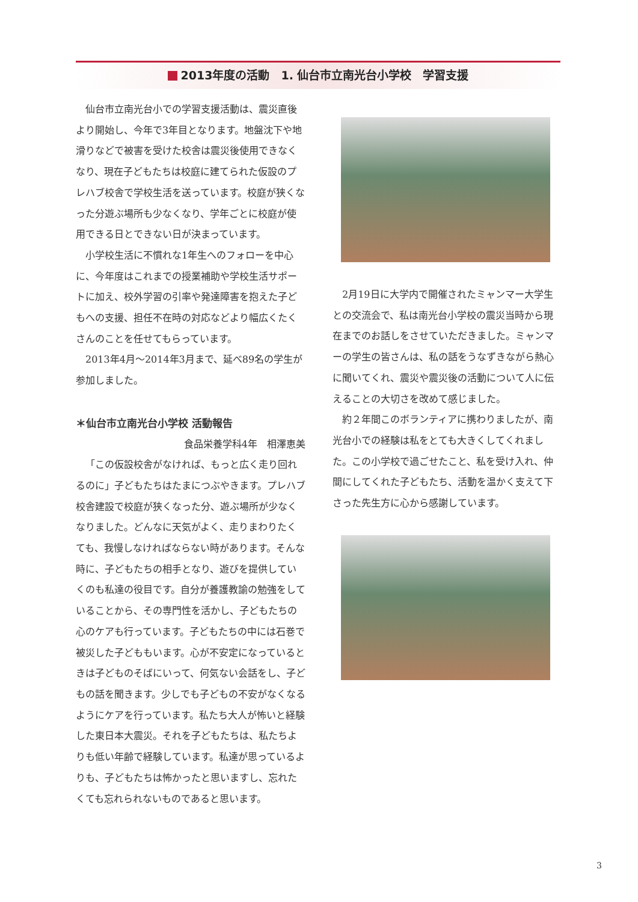2013年度の活動　1. 仙台市立南光台小学校　学習支援
仙台市立南光台小での学習支援活動は、震災直後より開始し、今年で3年目となります。地盤沈下や地滑りなどで被害を受けた校舎は震災後使用できなくなり、現在子どもたちは校庭に建てられた仮設のプレハブ校舎で学校生活を送っています。校庭が狭くなった分遊ぶ場所も少なくなり、学年ごとに校庭が使用できる日とできない日が決まっています。
小学校生活に不慣れな1年生へのフォローを中心に、今年度はこれまでの授業補助や学校生活サポートに加え、校外学習の引率や発達障害を抱えた子どもへの支援、担任不在時の対応などより幅広くたくさんのことを任せてもらっています。
2013年4月～2014年3月まで、延べ89名の学生が参加しました。
＊仙台市立南光台小学校 活動報告
食品栄養学科4年　相澤恵美
「この仮設校舎がなければ、もっと広く走り回れるのに」子どもたちはたまにつぶやきます。プレハブ校舎建設で校庭が狭くなった分、遊ぶ場所が少なくなりました。どんなに天気がよく、走りまわりたくても、我慢しなければならない時があります。そんな時に、子どもたちの相手となり、遊びを提供していくのも私達の役目です。自分が養護教諭の勉強をしていることから、その専門性を活かし、子どもたちの心のケアも行っています。子どもたちの中には石巻で被災した子どももいます。心が不安定になっているときは子どものそばにいって、何気ない会話をし、子どもの話を聞きます。少しでも子どもの不安がなくなるようにケアを行っています。私たち大人が怖いと経験した東日本大震災。それを子どもたちは、私たちよりも低い年齢で経験しています。私達が思っているよりも、子どもたちは怖かったと思いますし、忘れたくても忘れられないものであると思います。
2月19日に大学内で開催されたミャンマー大学生との交流会で、私は南光台小学校の震災当時から現在までのお話しをさせていただきました。ミャンマーの学生の皆さんは、私の話をうなずきながら熱心に聞いてくれ、震災や震災後の活動について人に伝えることの大切さを改めて感じました。
約２年間このボランティアに携わりましたが、南光台小での経験は私をとても大きくしてくれました。この小学校で過ごせたこと、私を受け入れ、仲間にしてくれた子どもたち、活動を温かく支えて下さった先生方に心から感謝しています。
3